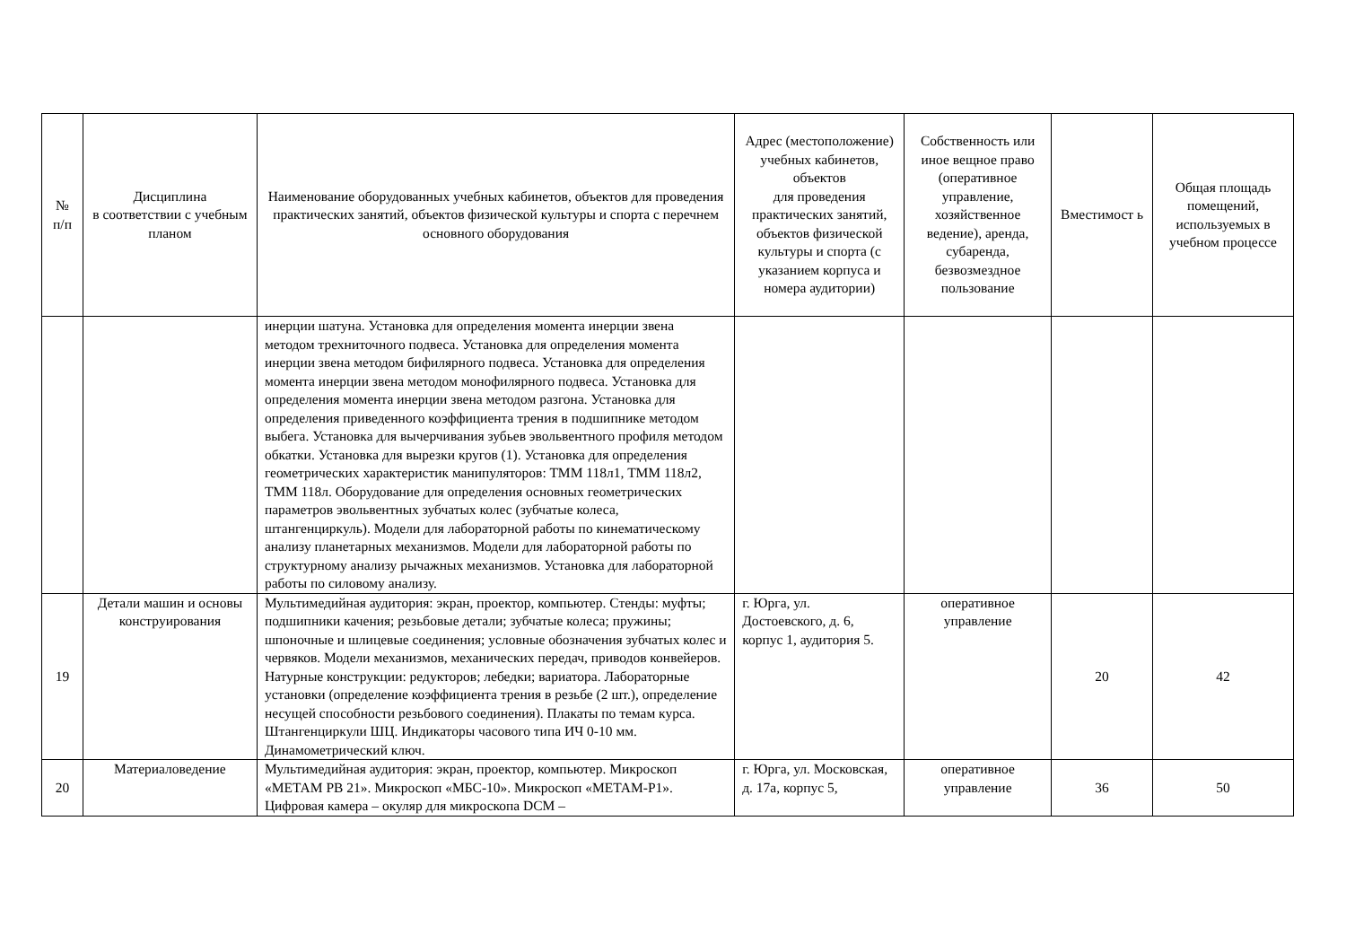| № п/п | Дисциплина в соответствии с учебным планом | Наименование оборудованных учебных кабинетов, объектов для проведения практических занятий, объектов физической культуры и спорта с перечнем основного оборудования | Адрес (местоположение) учебных кабинетов, объектов для проведения практических занятий, объектов физической культуры и спорта (с указанием корпуса и номера аудитории) | Собственность или иное вещное право (оперативное управление, хозяйственное ведение), аренда, субаренда, безвозмездное пользование | Вместимост ь | Общая площадь помещений, используемых в учебном процессе |
| --- | --- | --- | --- | --- | --- | --- |
| | | инерции шатуна. Установка для определения момента инерции звена методом трехниточного подвеса. Установка для определения момента инерции звена методом бифилярного подвеса. Установка для определения момента инерции звена методом монофилярного подвеса. Установка для определения момента инерции звена методом разгона. Установка для определения приведенного коэффициента трения в подшипнике методом выбега. Установка для вычерчивания зубьев эвольвентного профиля методом обкатки. Установка для вырезки кругов (1). Установка для определения геометрических характеристик манипуляторов: ТММ 118л1, ТММ 118л2, ТММ 118л. Оборудование для определения основных геометрических параметров эвольвентных зубчатых колес (зубчатые колеса, штангенциркуль). Модели для лабораторной работы по кинематическому анализу планетарных механизмов. Модели для лабораторной работы по структурному анализу рычажных механизмов. Установка для лабораторной работы по силовому анализу. | | | | |
| 19 | Детали машин и основы конструирования | Мультимедийная аудитория: экран, проектор, компьютер. Стенды: муфты; подшипники качения; резьбовые детали; зубчатые колеса; пружины; шпоночные и шлицевые соединения; условные обозначения зубчатых колес и червяков. Модели механизмов, механических передач, приводов конвейеров. Натурные конструкции: редукторов; лебедки; вариатора. Лабораторные установки (определение коэффициента трения в резьбе (2 шт.), определение несущей способности резьбового соединения). Плакаты по темам курса. Штангенциркули ШЦ. Индикаторы часового типа ИЧ 0-10 мм. Динамометрический ключ. | г. Юрга, ул. Достоевского, д. 6, корпус 1, аудитория 5. | оперативное управление | 20 | 42 |
| 20 | Материаловедение | Мультимедийная аудитория: экран, проектор, компьютер. Микроскоп «МЕТАМ РВ 21». Микроскоп «МБС-10». Микроскоп «МЕТАМ-Р1». Цифровая камера – окуляр для микроскопа DCM – | г. Юрга, ул. Московская, д. 17а, корпус 5, | оперативное управление | 36 | 50 |